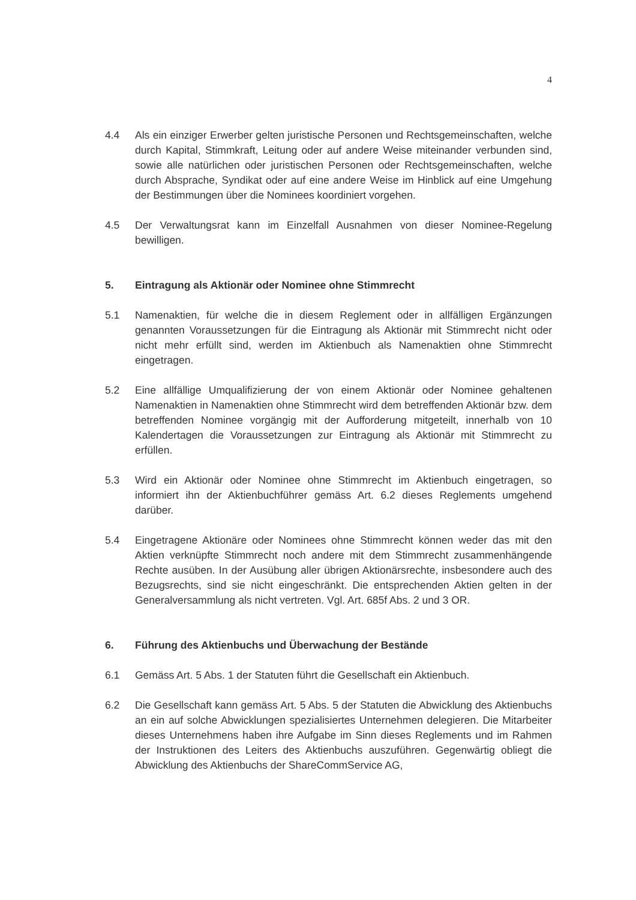4
4.4 Als ein einziger Erwerber gelten juristische Personen und Rechtsgemeinschaften, welche durch Kapital, Stimmkraft, Leitung oder auf andere Weise miteinander verbunden sind, sowie alle natürlichen oder juristischen Personen oder Rechtsgemeinschaften, welche durch Absprache, Syndikat oder auf eine andere Weise im Hinblick auf eine Umgehung der Bestimmungen über die Nominees koordiniert vorgehen.
4.5 Der Verwaltungsrat kann im Einzelfall Ausnahmen von dieser Nominee-Regelung bewilligen.
5. Eintragung als Aktionär oder Nominee ohne Stimmrecht
5.1 Namenaktien, für welche die in diesem Reglement oder in allfälligen Ergänzungen genannten Voraussetzungen für die Eintragung als Aktionär mit Stimmrecht nicht oder nicht mehr erfüllt sind, werden im Aktienbuch als Namenaktien ohne Stimmrecht eingetragen.
5.2 Eine allfällige Umqualifizierung der von einem Aktionär oder Nominee gehaltenen Namenaktien in Namenaktien ohne Stimmrecht wird dem betreffenden Aktionär bzw. dem betreffenden Nominee vorgängig mit der Aufforderung mitgeteilt, innerhalb von 10 Kalendertagen die Voraussetzungen zur Eintragung als Aktionär mit Stimmrecht zu erfüllen.
5.3 Wird ein Aktionär oder Nominee ohne Stimmrecht im Aktienbuch eingetragen, so informiert ihn der Aktienbuchführer gemäss Art. 6.2 dieses Reglements umgehend darüber.
5.4 Eingetragene Aktionäre oder Nominees ohne Stimmrecht können weder das mit den Aktien verknüpfte Stimmrecht noch andere mit dem Stimmrecht zusammenhängende Rechte ausüben. In der Ausübung aller übrigen Aktionärsrechte, insbesondere auch des Bezugsrechts, sind sie nicht eingeschränkt. Die entsprechenden Aktien gelten in der Generalversammlung als nicht vertreten. Vgl. Art. 685f Abs. 2 und 3 OR.
6. Führung des Aktienbuchs und Überwachung der Bestände
6.1 Gemäss Art. 5 Abs. 1 der Statuten führt die Gesellschaft ein Aktienbuch.
6.2 Die Gesellschaft kann gemäss Art. 5 Abs. 5 der Statuten die Abwicklung des Aktienbuchs an ein auf solche Abwicklungen spezialisiertes Unternehmen delegieren. Die Mitarbeiter dieses Unternehmens haben ihre Aufgabe im Sinn dieses Reglements und im Rahmen der Instruktionen des Leiters des Aktienbuchs auszuführen. Gegenwärtig obliegt die Abwicklung des Aktienbuchs der ShareCommService AG,